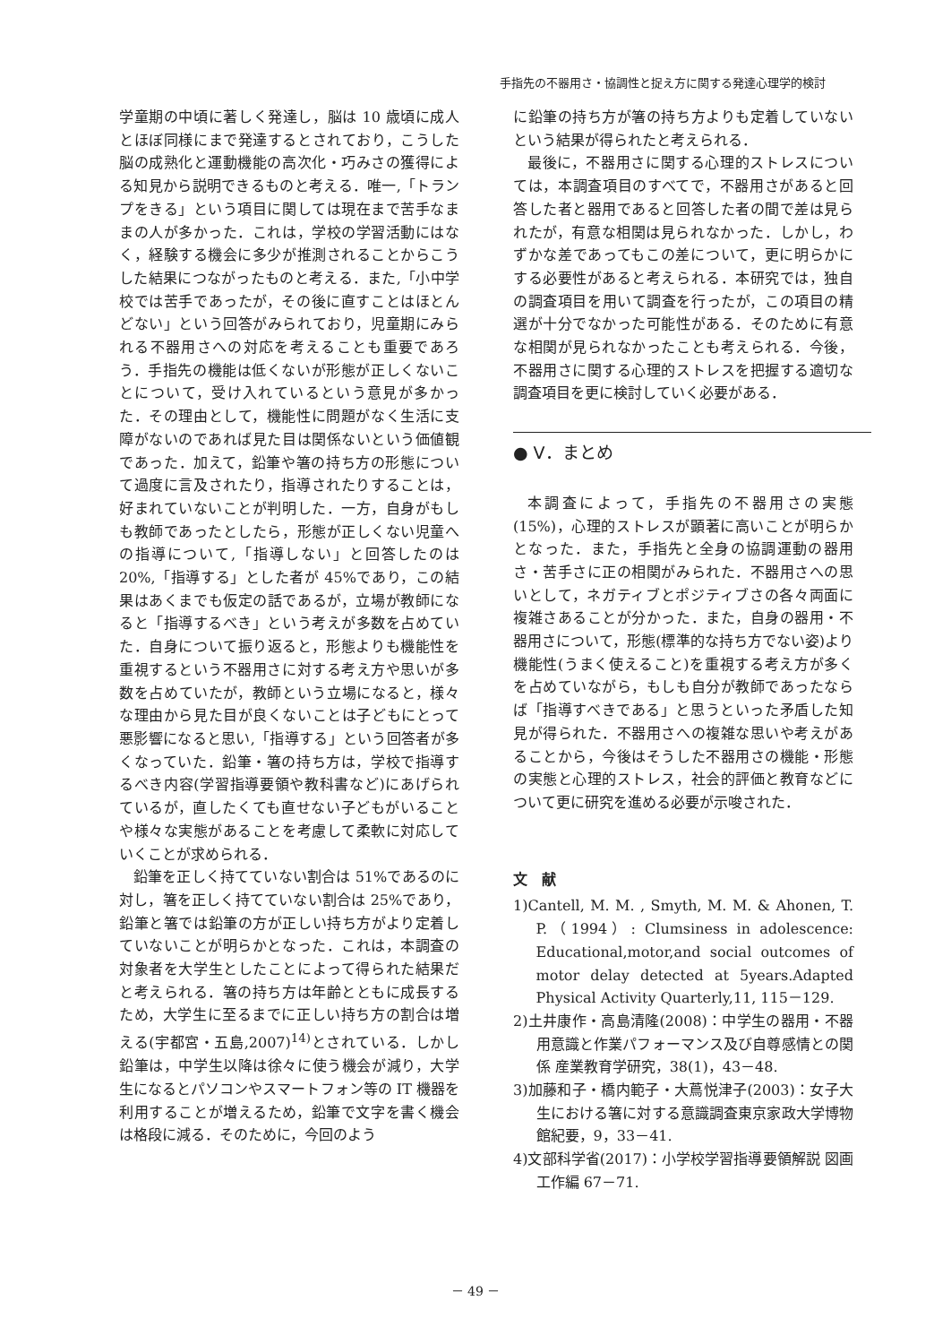手指先の不器用さ・協調性と捉え方に関する発達心理学的検討
学童期の中頃に著しく発達し，脳は 10 歳頃に成人とほぼ同様にまで発達するとされており，こうした脳の成熟化と運動機能の高次化・巧みさの獲得による知見から説明できるものと考える．唯一,「トランプをきる」という項目に関しては現在まで苦手なままの人が多かった．これは，学校の学習活動にはなく，経験する機会に多少が推測されることからこうした結果につながったものと考える．また,「小中学校では苦手であったが，その後に直すことはほとんどない」という回答がみられており，児童期にみられる不器用さへの対応を考えることも重要であろう．手指先の機能は低くないが形態が正しくないことについて，受け入れているという意見が多かった．その理由として，機能性に問題がなく生活に支障がないのであれば見た目は関係ないという価値観であった．加えて，鉛筆や箸の持ち方の形態について過度に言及されたり，指導されたりすることは，好まれていないことが判明した．一方，自身がもしも教師であったとしたら，形態が正しくない児童への指導について,「指導しない」と回答したのは 20%,「指導する」とした者が 45%であり，この結果はあくまでも仮定の話であるが，立場が教師になると「指導するべき」という考えが多数を占めていた．自身について振り返ると，形態よりも機能性を重視するという不器用さに対する考え方や思いが多数を占めていたが，教師という立場になると，様々な理由から見た目が良くないことは子どもにとって悪影響になると思い,「指導する」という回答者が多くなっていた．鉛筆・箸の持ち方は，学校で指導するべき内容(学習指導要領や教科書など)にあげられているが，直したくても直せない子どもがいることや様々な実態があることを考慮して柔軟に対応していくことが求められる．
鉛筆を正しく持てていない割合は 51%であるのに対し，箸を正しく持てていない割合は 25%であり，鉛筆と箸では鉛筆の方が正しい持ち方がより定着していないことが明らかとなった．これは，本調査の対象者を大学生としたことによって得られた結果だと考えられる．箸の持ち方は年齢とともに成長するため，大学生に至るまでに正しい持ち方の割合は増える(宇都宮・五島,2007)<sup>14)</sup>とされている．しかし鉛筆は，中学生以降は徐々に使う機会が減り，大学生になるとパソコンやスマートフォン等の IT 機器を利用することが増えるため，鉛筆で文字を書く機会は格段に減る．そのために，今回のよう
に鉛筆の持ち方が箸の持ち方よりも定着していないという結果が得られたと考えられる．
最後に，不器用さに関する心理的ストレスについては，本調査項目のすべてで，不器用さがあると回答した者と器用であると回答した者の間で差は見られたが，有意な相関は見られなかった．しかし，わずかな差であってもこの差について，更に明らかにする必要性があると考えられる．本研究では，独自の調査項目を用いて調査を行ったが，この項目の精選が十分でなかった可能性がある．そのために有意な相関が見られなかったことも考えられる．今後，不器用さに関する心理的ストレスを把握する適切な調査項目を更に検討していく必要がある．
● V．まとめ
本調査によって，手指先の不器用さの実態(15%)，心理的ストレスが顕著に高いことが明らかとなった．また，手指先と全身の協調運動の器用さ・苦手さに正の相関がみられた．不器用さへの思いとして，ネガティブとポジティブさの各々両面に複雑さあることが分かった．また，自身の器用・不器用さについて，形態(標準的な持ち方でない姿)より機能性(うまく使えること)を重視する考え方が多くを占めていながら，もしも自分が教師であったならば「指導すべきである」と思うといった矛盾した知見が得られた．不器用さへの複雑な思いや考えがあることから，今後はそうした不器用さの機能・形態の実態と心理的ストレス，社会的評価と教育などについて更に研究を進める必要が示唆された．
文　献
1)Cantell, M. M. , Smyth, M. M. & Ahonen, T. P.（1994）: Clumsiness in adolescence: Educational,motor,and social outcomes of motor delay detected at 5years.Adapted Physical Activity Quarterly,11, 115－129.
2)土井康作・高島清隆(2008)：中学生の器用・不器用意識と作業パフォーマンス及び自尊感情との関係 産業教育学研究，38(1)，43－48.
3)加藤和子・橋内範子・大蔦悦津子(2003)：女子大生における箸に対する意識調査東京家政大学博物館紀要，9，33－41.
4)文部科学省(2017)：小学校学習指導要領解説 図画工作編 67－71.
－ 49 －